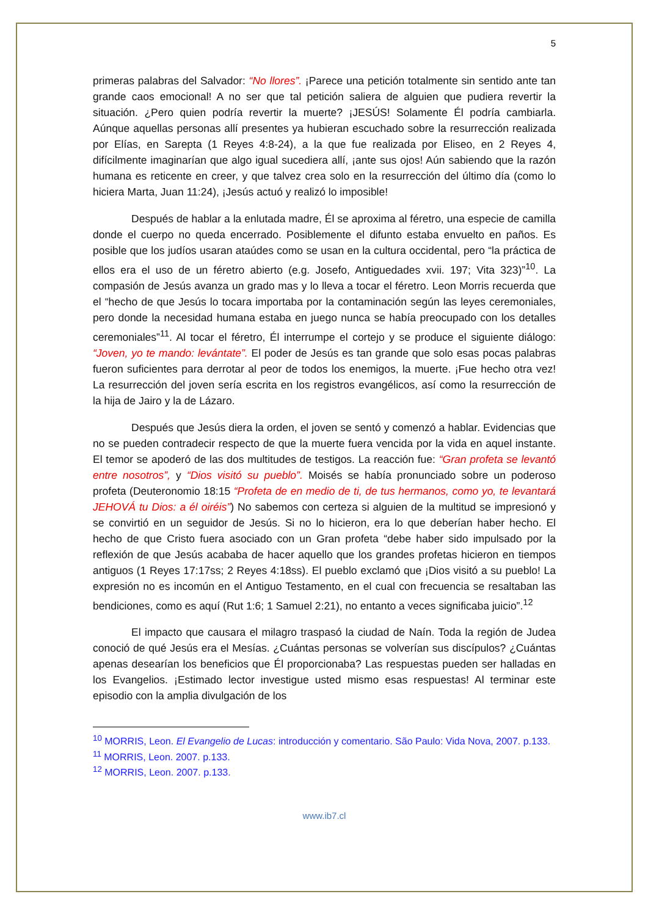5
primeras palabras del Salvador: “No llores”. ¡Parece una petición totalmente sin sentido ante tan grande caos emocional! A no ser que tal petición saliera de alguien que pudiera revertir la situación. ¿Pero quien podría revertir la muerte? ¡JESÚS! Solamente Él podría cambiarla. Aúnque aquellas personas allí presentes ya hubieran escuchado sobre la resurrección realizada por Elías, en Sarepta (1 Reyes 4:8-24), a la que fue realizada por Eliseo, en 2 Reyes 4, difícilmente imaginarían que algo igual sucediera allí, ¡ante sus ojos! Aún sabiendo que la razón humana es reticente en creer, y que talvez crea solo en la resurrección del último día (como lo hiciera Marta, Juan 11:24), ¡Jesús actuó y realizó lo imposible!
Después de hablar a la enlutada madre, Él se aproxima al féretro, una especie de camilla donde el cuerpo no queda encerrado. Posiblemente el difunto estaba envuelto en paños. Es posible que los judíos usaran ataúdes como se usan en la cultura occidental, pero “la práctica de ellos era el uso de un féretro abierto (e.g. Josefo, Antiguedades xvii. 197; Vita 323)”<sup>10</sup>. La compasión de Jesús avanza un grado mas y lo lleva a tocar el féretro. Leon Morris recuerda que el “hecho de que Jesús lo tocara importaba por la contaminación según las leyes ceremoniales, pero donde la necesidad humana estaba en juego nunca se había preocupado con los detalles ceremoniales”<sup>11</sup>. Al tocar el féretro, Él interrumpe el cortejo y se produce el siguiente diálogo: “Joven, yo te mando: levántate”. El poder de Jesús es tan grande que solo esas pocas palabras fueron suficientes para derrotar al peor de todos los enemigos, la muerte. ¡Fue hecho otra vez! La resurrección del joven sería escrita en los registros evangélicos, así como la resurrección de la hija de Jairo y la de Lázaro.
Después que Jesús diera la orden, el joven se sentó y comenzó a hablar. Evidencias que no se pueden contradecir respecto de que la muerte fuera vencida por la vida en aquel instante. El temor se apoderó de las dos multitudes de testigos. La reacción fue: “Gran profeta se levantó entre nosotros”, y “Dios visitó su pueblo”. Moisés se había pronunciado sobre un poderoso profeta (Deuteronomio 18:15 “Profeta de en medio de ti, de tus hermanos, como yo, te levantará JEHOVÁ tu Dios: a él oiréis”) No sabemos con certeza si alguien de la multitud se impresionó y se convirtió en un seguidor de Jesús. Si no lo hicieron, era lo que deberían haber hecho. El hecho de que Cristo fuera asociado con un Gran profeta “debe haber sido impulsado por la reflexión de que Jesús acababa de hacer aquello que los grandes profetas hicieron en tiempos antiguos (1 Reyes 17:17ss; 2 Reyes 4:18ss). El pueblo exclamó que ¡Dios visitó a su pueblo! La expresión no es incomún en el Antiguo Testamento, en el cual con frecuencia se resaltaban las bendiciones, como es aquí (Rut 1:6; 1 Samuel 2:21), no entanto a veces significaba juicio”.<sup>12</sup>
El impacto que causara el milagro traspasó la ciudad de Naín. Toda la región de Judea conoció de qué Jesús era el Mesías. ¿Cuántas personas se volverían sus discípulos? ¿Cuántas apenas desearían los beneficios que Él proporcionaba? Las respuestas pueden ser halladas en los Evangelios. ¡Estimado lector investigue usted mismo esas respuestas! Al terminar este episodio con la amplia divulgación de los
<sup>10</sup> MORRIS, Leon. El Evangelio de Lucas: introducción y comentario. São Paulo: Vida Nova, 2007. p.133.
<sup>11</sup> MORRIS, Leon. 2007. p.133.
<sup>12</sup> MORRIS, Leon. 2007. p.133.
www.ib7.cl